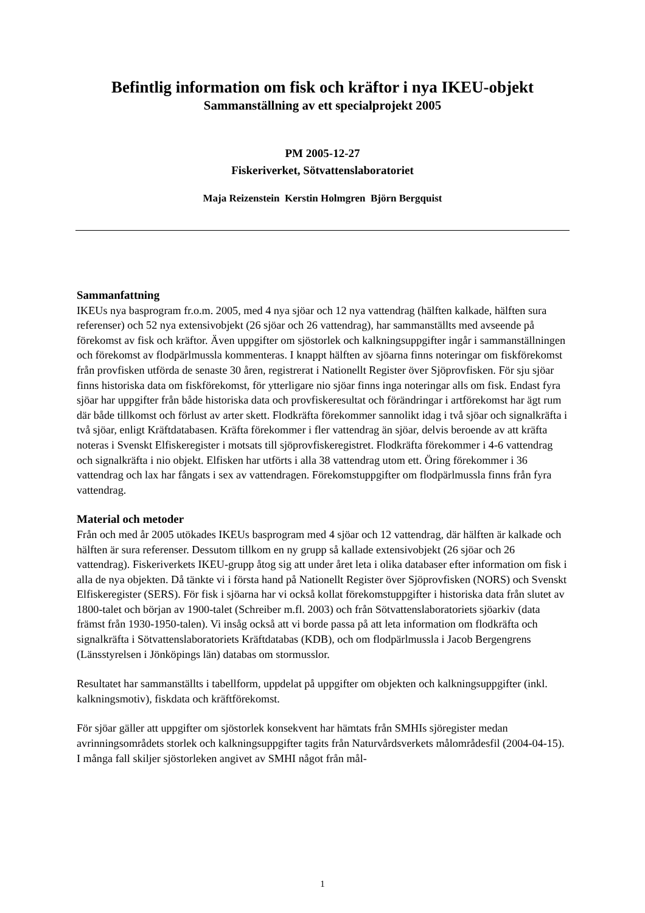Befintlig information om fisk och kräftor i nya IKEU-objekt
Sammanställning av ett specialprojekt 2005
PM 2005-12-27
Fiskeriverket, Sötvattenslaboratoriet
Maja Reizenstein Kerstin Holmgren Björn Bergquist
Sammanfattning
IKEUs nya basprogram fr.o.m. 2005, med 4 nya sjöar och 12 nya vattendrag (hälften kalkade, hälften sura referenser) och 52 nya extensivobjekt (26 sjöar och 26 vattendrag), har sammanställts med avseende på förekomst av fisk och kräftor. Även uppgifter om sjöstorlek och kalkningsuppgifter ingår i sammanställningen och förekomst av flodpärlmussla kommenteras. I knappt hälften av sjöarna finns noteringar om fiskförekomst från provfisken utförda de senaste 30 åren, registrerat i Nationellt Register över Sjöprovfisken. För sju sjöar finns historiska data om fiskförekomst, för ytterligare nio sjöar finns inga noteringar alls om fisk. Endast fyra sjöar har uppgifter från både historiska data och provfiskeresultat och förändringar i artförekomst har ägt rum där både tillkomst och förlust av arter skett. Flodkräfta förekommer sannolikt idag i två sjöar och signalkräfta i två sjöar, enligt Kräftdatabasen. Kräfta förekommer i fler vattendrag än sjöar, delvis beroende av att kräfta noteras i Svenskt Elfiskeregister i motsats till sjöprovfiskeregistret. Flodkräfta förekommer i 4-6 vattendrag och signalkräfta i nio objekt. Elfisken har utförts i alla 38 vattendrag utom ett. Öring förekommer i 36 vattendrag och lax har fångats i sex av vattendragen. Förekomstuppgifter om flodpärlmussla finns från fyra vattendrag.
Material och metoder
Från och med år 2005 utökades IKEUs basprogram med 4 sjöar och 12 vattendrag, där hälften är kalkade och hälften är sura referenser. Dessutom tillkom en ny grupp så kallade extensivobjekt (26 sjöar och 26 vattendrag). Fiskeriverkets IKEU-grupp åtog sig att under året leta i olika databaser efter information om fisk i alla de nya objekten. Då tänkte vi i första hand på Nationellt Register över Sjöprovfisken (NORS) och Svenskt Elfiskeregister (SERS). För fisk i sjöarna har vi också kollat förekomstuppgifter i historiska data från slutet av 1800-talet och början av 1900-talet (Schreiber m.fl. 2003) och från Sötvattenslaboratoriets sjöarkiv (data främst från 1930-1950-talen). Vi insåg också att vi borde passa på att leta information om flodkräfta och signalkräfta i Sötvattenslaboratoriets Kräftdatabas (KDB), och om flodpärlmussla i Jacob Bergengrens (Länsstyrelsen i Jönköpings län) databas om stormusslor.
Resultatet har sammanställts i tabellform, uppdelat på uppgifter om objekten och kalkningsuppgifter (inkl. kalkningsmotiv), fiskdata och kräftförekomst.
För sjöar gäller att uppgifter om sjöstorlek konsekvent har hämtats från SMHIs sjöregister medan avrinningsområdets storlek och kalkningsuppgifter tagits från Naturvårdsverkets målområdesfil (2004-04-15). I många fall skiljer sjöstorleken angivet av SMHI något från mål-
1